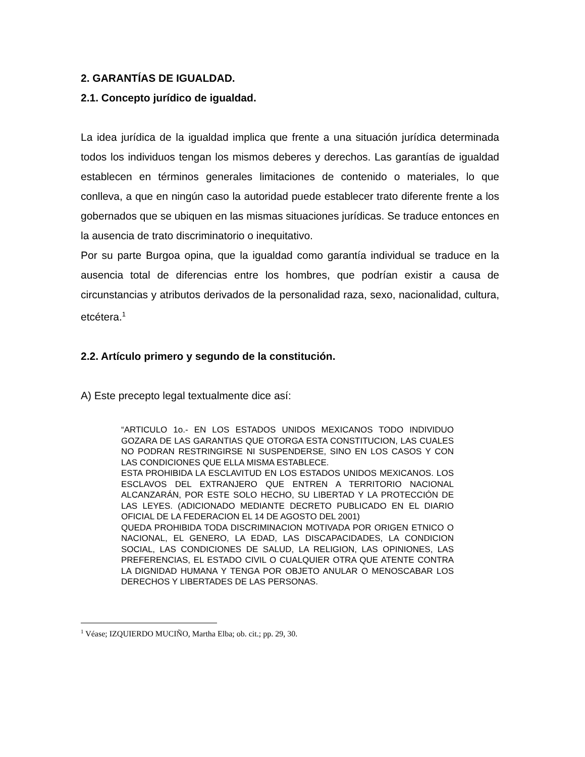2. GARANTÍAS DE IGUALDAD.
2.1. Concepto jurídico de igualdad.
La idea jurídica de la igualdad implica que frente a una situación jurídica determinada todos los individuos tengan los mismos deberes y derechos. Las garantías de igualdad establecen en términos generales limitaciones de contenido o materiales, lo que conlleva, a que en ningún caso la autoridad puede establecer trato diferente frente a los gobernados que se ubiquen en las mismas situaciones jurídicas. Se traduce entonces en la ausencia de trato discriminatorio o inequitativo.
Por su parte Burgoa opina, que la igualdad como garantía individual se traduce en la ausencia total de diferencias entre los hombres, que podrían existir a causa de circunstancias y atributos derivados de la personalidad raza, sexo, nacionalidad, cultura, etcétera.<sup>1</sup>
2.2. Artículo primero y segundo de la constitución.
A) Este precepto legal textualmente dice así:
“ARTICULO 1o.- EN LOS ESTADOS UNIDOS MEXICANOS TODO INDIVIDUO GOZARA DE LAS GARANTIAS QUE OTORGA ESTA CONSTITUCION, LAS CUALES NO PODRAN RESTRINGIRSE NI SUSPENDERSE, SINO EN LOS CASOS Y CON LAS CONDICIONES QUE ELLA MISMA ESTABLECE.
ESTA PROHIBIDA LA ESCLAVITUD EN LOS ESTADOS UNIDOS MEXICANOS. LOS ESCLAVOS DEL EXTRANJERO QUE ENTREN A TERRITORIO NACIONAL ALCANZARÁN, POR ESTE SOLO HECHO, SU LIBERTAD Y LA PROTECCIÓN DE LAS LEYES. (ADICIONADO MEDIANTE DECRETO PUBLICADO EN EL DIARIO OFICIAL DE LA FEDERACION EL 14 DE AGOSTO DEL 2001)
QUEDA PROHIBIDA TODA DISCRIMINACION MOTIVADA POR ORIGEN ETNICO O NACIONAL, EL GENERO, LA EDAD, LAS DISCAPACIDADES, LA CONDICION SOCIAL, LAS CONDICIONES DE SALUD, LA RELIGION, LAS OPINIONES, LAS PREFERENCIAS, EL ESTADO CIVIL O CUALQUIER OTRA QUE ATENTE CONTRA LA DIGNIDAD HUMANA Y TENGA POR OBJETO ANULAR O MENOSCABAR LOS DERECHOS Y LIBERTADES DE LAS PERSONAS.
<sup>1</sup> Véase; IZQUIERDO MUCIÑO, Martha Elba; ob. cit.; pp. 29, 30.